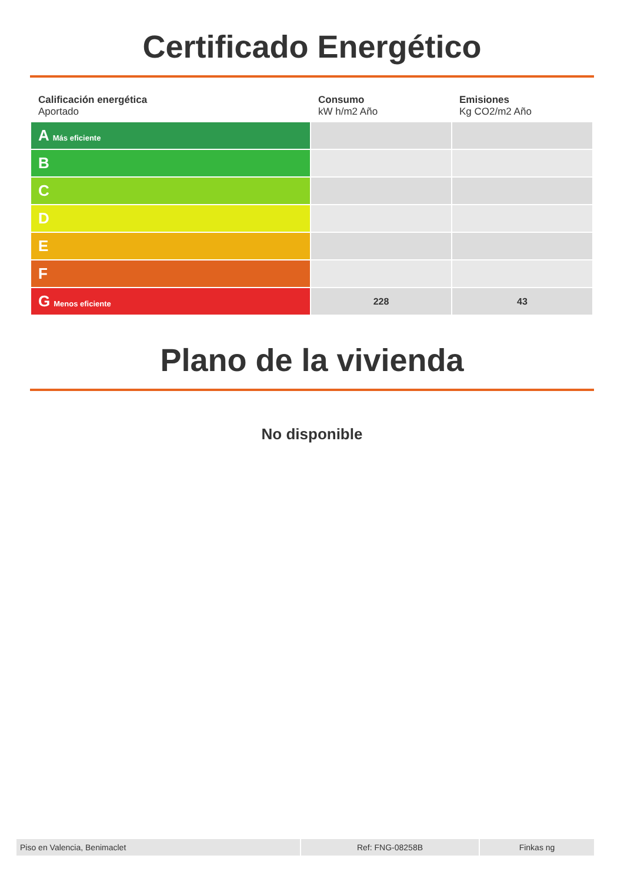Certificado Energético
| Calificación energética Aportado | Consumo kW h/m2 Año | Emisiones Kg CO2/m2 Año |
| --- | --- | --- |
| A Más eficiente | | |
| B | | |
| C | | |
| D | | |
| E | | |
| F | | |
| G Menos eficiente | 228 | 43 |
Plano de la vivienda
No disponible
| Piso en Valencia, Benimaclet | Ref: FNG-08258B | Finkas ng |